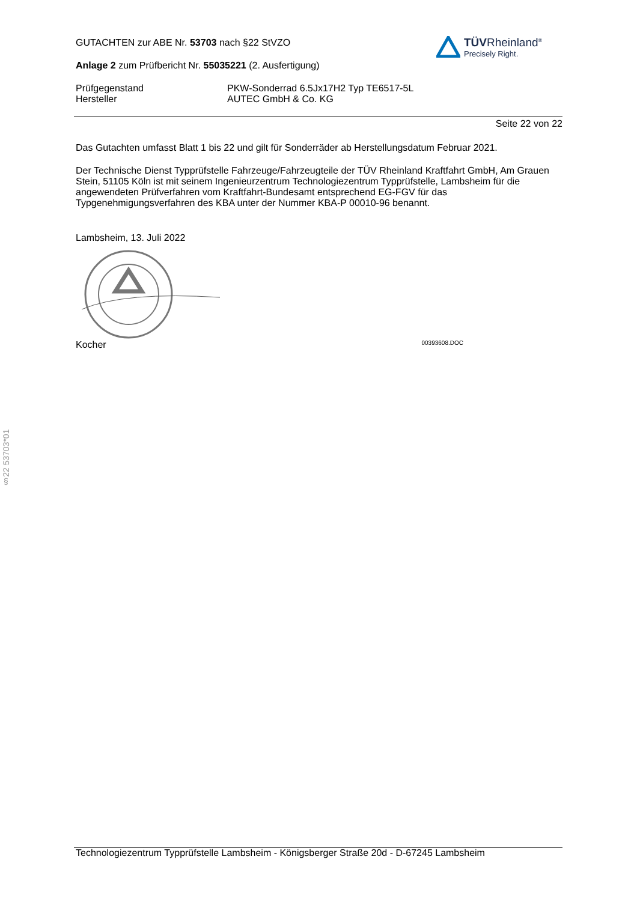TÜVRheinland<sup>®</sup>
Precisely Right.
GUTACHTEN zur ABE Nr. 53703 nach §22 StVZO
Anlage 2 zum Prüfbericht Nr. 55035221 (2. Ausfertigung)
Prüfgegenstand
Hersteller
PKW-Sonderrad 6.5Jx17H2 Typ TE6517-5L
AUTEC GmbH & Co. KG
Seite 22 von 22
Das Gutachten umfasst Blatt 1 bis 22 und gilt für Sonderräder ab Herstellungsdatum Februar 2021.
Der Technische Dienst Typprüfstelle Fahrzeuge/Fahrzeugteile der TÜV Rheinland Kraftfahrt GmbH, Am Grauen Stein, 51105 Köln ist mit seinem Ingenieurzentrum Technologiezentrum Typprüfstelle, Lambsheim für die angewendeten Prüfverfahren vom Kraftfahrt-Bundesamt entsprechend EG-FGV für das Typgenehmigungsverfahren des KBA unter der Nummer KBA-P 00010-96 benannt.
Lambsheim, 13. Juli 2022
Kocher 00393608.DOC
§22 53703*01
Technologiezentrum Typprüfstelle Lambsheim - Königsberger Straße 20d - D-67245 Lambsheim